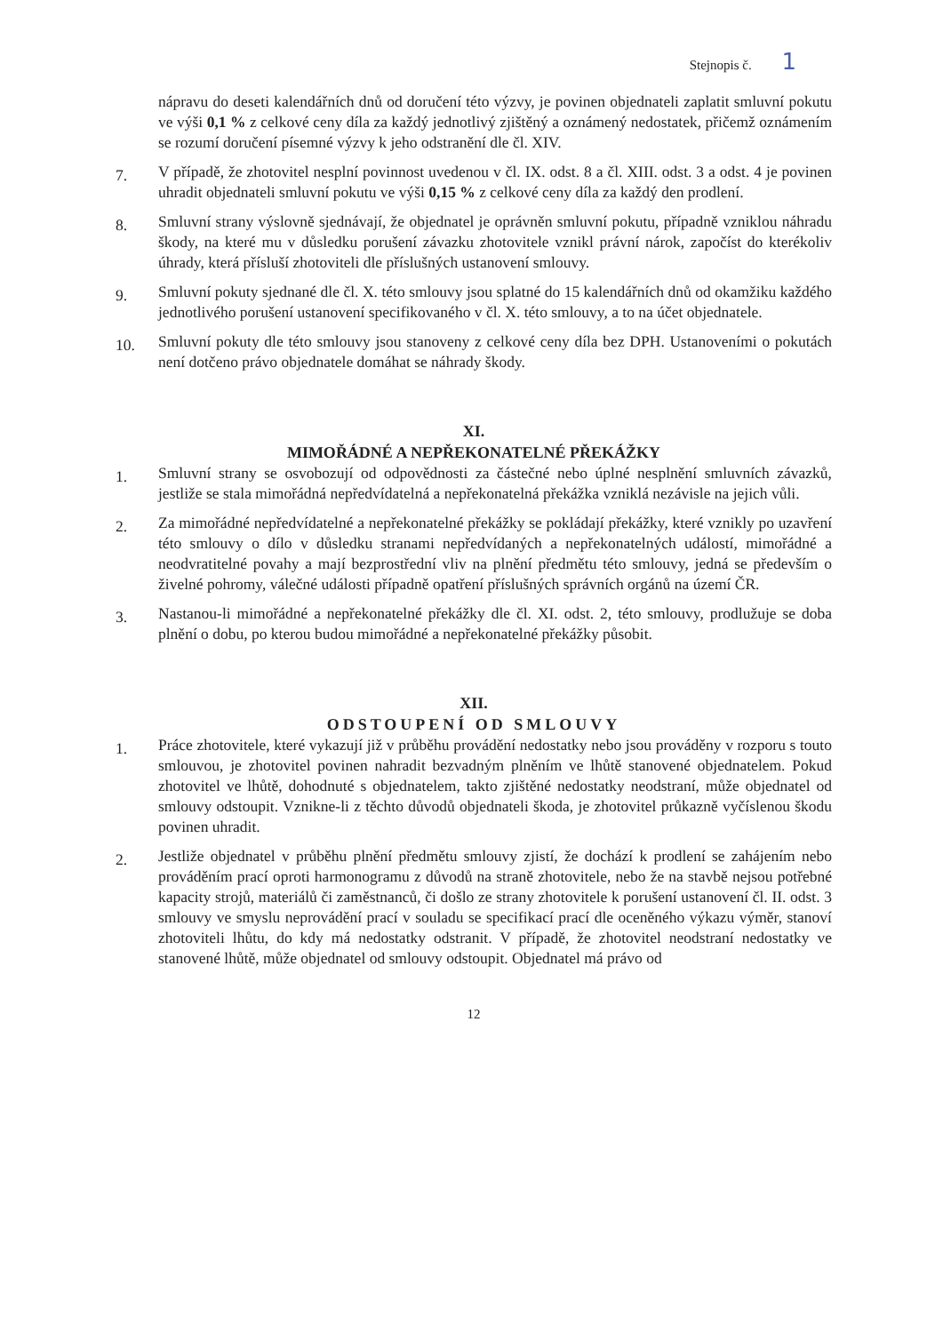Stejnopis č. 1
nápravu do deseti kalendářních dnů od doručení této výzvy, je povinen objednateli zaplatit smluvní pokutu ve výši 0,1 % z celkové ceny díla za každý jednotlivý zjištěný a oznámený nedostatek, přičemž oznámením se rozumí doručení písemné výzvy k jeho odstranění dle čl. XIV.
7.
V případě, že zhotovitel nesplní povinnost uvedenou v čl. IX. odst. 8 a čl. XIII. odst. 3 a odst. 4 je povinen uhradit objednateli smluvní pokutu ve výši 0,15 % z celkové ceny díla za každý den prodlení.
8.
Smluvní strany výslovně sjednávají, že objednatel je oprávněn smluvní pokutu, případně vzniklou náhradu škody, na které mu v důsledku porušení závazku zhotovitele vznikl právní nárok, započíst do kterékoliv úhrady, která přísluší zhotoviteli dle příslušných ustanovení smlouvy.
9.
Smluvní pokuty sjednané dle čl. X. této smlouvy jsou splatné do 15 kalendářních dnů od okamžiku každého jednotlivého porušení ustanovení specifikovaného v čl. X. této smlouvy, a to na účet objednatele.
10.
Smluvní pokuty dle této smlouvy jsou stanoveny z celkové ceny díla bez DPH. Ustanoveními o pokutách není dotčeno právo objednatele domáhat se náhrady škody.
XI.
MIMOŘÁDNÉ A NEPŘEKONATELNÉ PŘEKÁŽKY
1.
Smluvní strany se osvobozují od odpovědnosti za částečné nebo úplné nesplnění smluvních závazků, jestliže se stala mimořádná nepředvídatelná a nepřekonatelná překážka vzniklá nezávisle na jejich vůli.
2.
Za mimořádné nepředvídatelné a nepřekonatelné překážky se pokládají překážky, které vznikly po uzavření této smlouvy o dílo v důsledku stranami nepředvídaných a nepřekonatelných událostí, mimořádné a neodvratitelné povahy a mají bezprostřední vliv na plnění předmětu této smlouvy, jedná se především o živelné pohromy, válečné události případně opatření příslušných správních orgánů na území ČR.
3.
Nastanou-li mimořádné a nepřekonatelné překážky dle čl. XI. odst. 2, této smlouvy, prodlužuje se doba plnění o dobu, po kterou budou mimořádné a nepřekonatelné překážky působit.
XII.
ODSTOUPENÍ OD SMLOUVY
1.
Práce zhotovitele, které vykazují již v průběhu provádění nedostatky nebo jsou prováděny v rozporu s touto smlouvou, je zhotovitel povinen nahradit bezvadným plněním ve lhůtě stanovené objednatelem. Pokud zhotovitel ve lhůtě, dohodnuté s objednatelem, takto zjištěné nedostatky neodstraní, může objednatel od smlouvy odstoupit. Vznikne-li z těchto důvodů objednateli škoda, je zhotovitel průkazně vyčíslenou škodu povinen uhradit.
2.
Jestliže objednatel v průběhu plnění předmětu smlouvy zjistí, že dochází k prodlení se zahájením nebo prováděním prací oproti harmonogramu z důvodů na straně zhotovitele, nebo že na stavbě nejsou potřebné kapacity strojů, materiálů či zaměstnanců, či došlo ze strany zhotovitele k porušení ustanovení čl. II. odst. 3 smlouvy ve smyslu neprovádění prací v souladu se specifikací prací dle oceněného výkazu výměr, stanoví zhotoviteli lhůtu, do kdy má nedostatky odstranit. V případě, že zhotovitel neodstraní nedostatky ve stanovené lhůtě, může objednatel od smlouvy odstoupit. Objednatel má právo od
12